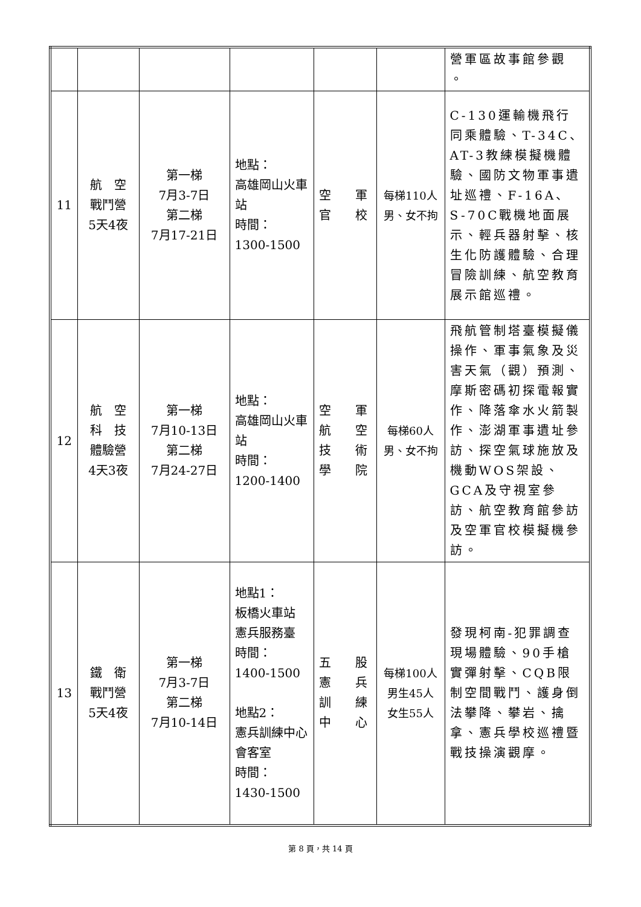| | | | | | | 營軍區故事館參觀 。 |
| 11 | 航 空 戰鬥營 5天4夜 | 第一梯 7月3-7日 第二梯 7月17-21日 | 地點： 高雄岡山火車站 時間： 1300-1500 | 空 軍 官 校 | 每梯110人 男、女不拘 | C-130運輸機飛行同乘體驗、T-34C、AT-3教練模擬機體驗、國防文物軍事遺址巡禮、F-16A、S-70C戰機地面展示、輕兵器射擊、核生化防護體驗、合理冒險訓練、航空教育展示館巡禮。 |
| 12 | 航 空 科 技 體驗營 4天3夜 | 第一梯 7月10-13日 第二梯 7月24-27日 | 地點： 高雄岡山火車站 時間： 1200-1400 | 空 軍 航 空 技 術 學 院 | 每梯60人 男、女不拘 | 飛航管制塔臺模擬儀操作、軍事氣象及災害天氣（觀）預測、摩斯密碼初探電報實作、降落傘水火箭製作、澎湖軍事遺址參訪、探空氣球施放及機動WOS架設、GCA及守視室參訪、航空教育館參訪及空軍官校模擬機參訪。 |
| 13 | 鐵 衛 戰鬥營 5天4夜 | 第一梯 7月3-7日 第二梯 7月10-14日 | 地點1： 板橋火車站 憲兵服務臺 時間： 1400-1500 地點2： 憲兵訓練中心 會客室 時間： 1430-1500 | 五 股 憲 兵 訓 練 中 心 | 每梯100人 男生45人 女生55人 | 發現柯南-犯罪調查現場體驗、90手槍實彈射擊、CQB限制空間戰鬥、護身倒法攀降、攀岩、擒拿、憲兵學校巡禮暨戰技操演觀摩。 |
第 8 頁，共 14 頁